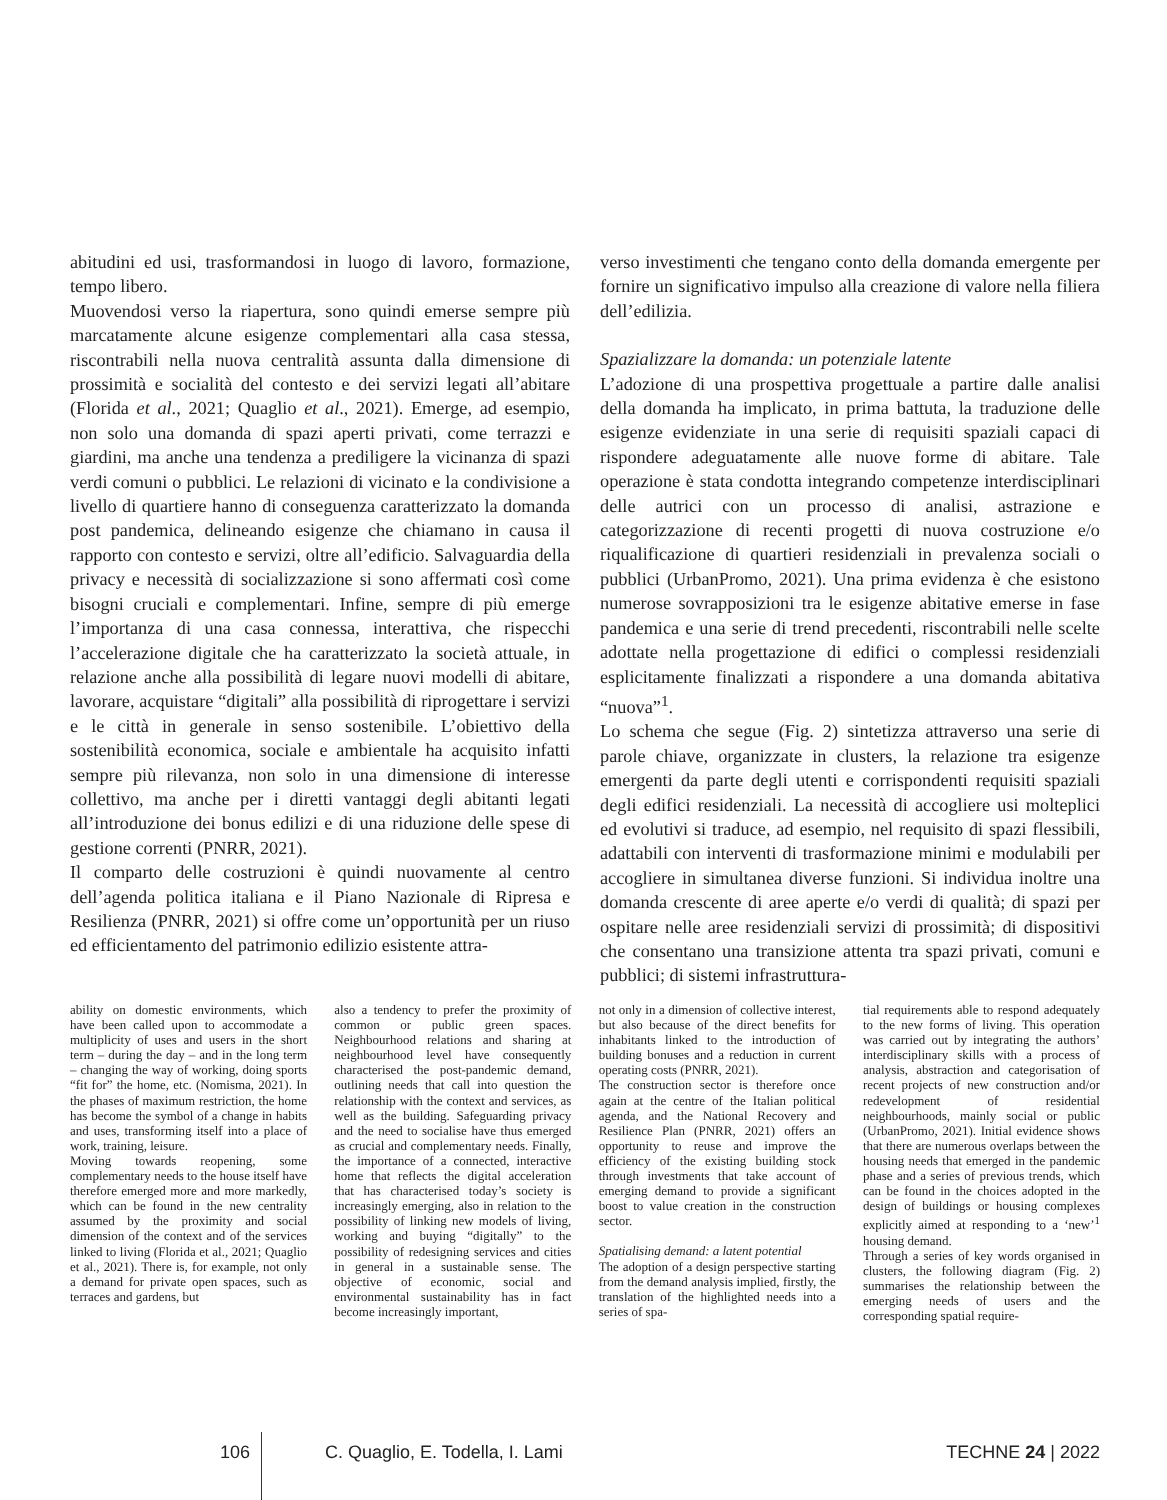abitudini ed usi, trasformandosi in luogo di lavoro, formazione, tempo libero.
Muovendosi verso la riapertura, sono quindi emerse sempre più marcatamente alcune esigenze complementari alla casa stessa, riscontrabili nella nuova centralità assunta dalla dimensione di prossimità e socialità del contesto e dei servizi legati all’abitare (Florida et al., 2021; Quaglio et al., 2021). Emerge, ad esempio, non solo una domanda di spazi aperti privati, come terrazzi e giardini, ma anche una tendenza a prediligere la vicinanza di spazi verdi comuni o pubblici. Le relazioni di vicinato e la condivisione a livello di quartiere hanno di conseguenza caratterizzato la domanda post pandemica, delineando esigenze che chiamano in causa il rapporto con contesto e servizi, oltre all’edificio. Salvaguardia della privacy e necessità di socializzazione si sono affermati così come bisogni cruciali e complementari. Infine, sempre di più emerge l’importanza di una casa connessa, interattiva, che rispecchi l’accelerazione digitale che ha caratterizzato la società attuale, in relazione anche alla possibilità di legare nuovi modelli di abitare, lavorare, acquistare “digitali” alla possibilità di riprogettare i servizi e le città in generale in senso sostenibile. L’obiettivo della sostenibilità economica, sociale e ambientale ha acquisito infatti sempre più rilevanza, non solo in una dimensione di interesse collettivo, ma anche per i diretti vantaggi degli abitanti legati all’introduzione dei bonus edilizi e di una riduzione delle spese di gestione correnti (PNRR, 2021).
Il comparto delle costruzioni è quindi nuovamente al centro dell’agenda politica italiana e il Piano Nazionale di Ripresa e Resilienza (PNRR, 2021) si offre come un’opportunità per un riuso ed efficientamento del patrimonio edilizio esistente attra-
verso investimenti che tengano conto della domanda emergente per fornire un significativo impulso alla creazione di valore nella filiera dell’edilizia.
Spazializzare la domanda: un potenziale latente
L’adozione di una prospettiva progettuale a partire dalle analisi della domanda ha implicato, in prima battuta, la traduzione delle esigenze evidenziate in una serie di requisiti spaziali capaci di rispondere adeguatamente alle nuove forme di abitare. Tale operazione è stata condotta integrando competenze interdisciplinari delle autrici con un processo di analisi, astrazione e categorizzazione di recenti progetti di nuova costruzione e/o riqualificazione di quartieri residenziali in prevalenza sociali o pubblici (UrbanPromo, 2021). Una prima evidenza è che esistono numerose sovrapposizioni tra le esigenze abitative emerse in fase pandemica e una serie di trend precedenti, riscontrabili nelle scelte adottate nella progettazione di edifici o complessi residenziali esplicitamente finalizzati a rispondere a una domanda abitativa “nuova”<sup>1</sup>.
Lo schema che segue (Fig. 2) sintetizza attraverso una serie di parole chiave, organizzate in clusters, la relazione tra esigenze emergenti da parte degli utenti e corrispondenti requisiti spaziali degli edifici residenziali. La necessità di accogliere usi molteplici ed evolutivi si traduce, ad esempio, nel requisito di spazi flessibili, adattabili con interventi di trasformazione minimi e modulabili per accogliere in simultanea diverse funzioni. Si individua inoltre una domanda crescente di aree aperte e/o verdi di qualità; di spazi per ospitare nelle aree residenziali servizi di prossimità; di dispositivi che consentano una transizione attenta tra spazi privati, comuni e pubblici; di sistemi infrastruttura-
ability on domestic environments, which have been called upon to accommodate a multiplicity of uses and users in the short term – during the day – and in the long term – changing the way of working, doing sports “fit for” the home, etc. (Nomisma, 2021). In the phases of maximum restriction, the home has become the symbol of a change in habits and uses, transforming itself into a place of work, training, leisure.
Moving towards reopening, some complementary needs to the house itself have therefore emerged more and more markedly, which can be found in the new centrality assumed by the proximity and social dimension of the context and of the services linked to living (Florida et al., 2021; Quaglio et al., 2021). There is, for example, not only a demand for private open spaces, such as terraces and gardens, but
also a tendency to prefer the proximity of common or public green spaces. Neighbourhood relations and sharing at neighbourhood level have consequently characterised the post-pandemic demand, outlining needs that call into question the relationship with the context and services, as well as the building. Safeguarding privacy and the need to socialise have thus emerged as crucial and complementary needs. Finally, the importance of a connected, interactive home that reflects the digital acceleration that has characterised today’s society is increasingly emerging, also in relation to the possibility of linking new models of living, working and buying “digitally” to the possibility of redesigning services and cities in general in a sustainable sense. The objective of economic, social and environmental sustainability has in fact become increasingly important,
not only in a dimension of collective interest, but also because of the direct benefits for inhabitants linked to the introduction of building bonuses and a reduction in current operating costs (PNRR, 2021).
The construction sector is therefore once again at the centre of the Italian political agenda, and the National Recovery and Resilience Plan (PNRR, 2021) offers an opportunity to reuse and improve the efficiency of the existing building stock through investments that take account of emerging demand to provide a significant boost to value creation in the construction sector.
Spatialising demand: a latent potential
The adoption of a design perspective starting from the demand analysis implied, firstly, the translation of the highlighted needs into a series of spa-
tial requirements able to respond adequately to the new forms of living. This operation was carried out by integrating the authors’ interdisciplinary skills with a process of analysis, abstraction and categorisation of recent projects of new construction and/or redevelopment of residential neighbourhoods, mainly social or public (UrbanPromo, 2021). Initial evidence shows that there are numerous overlaps between the housing needs that emerged in the pandemic phase and a series of previous trends, which can be found in the choices adopted in the design of buildings or housing complexes explicitly aimed at responding to a ‘new’<sup>1</sup> housing demand.
Through a series of key words organised in clusters, the following diagram (Fig. 2) summarises the relationship between the emerging needs of users and the corresponding spatial require-
106 C. Quaglio, E. Todella, I. Lami TECHNE 24 | 2022